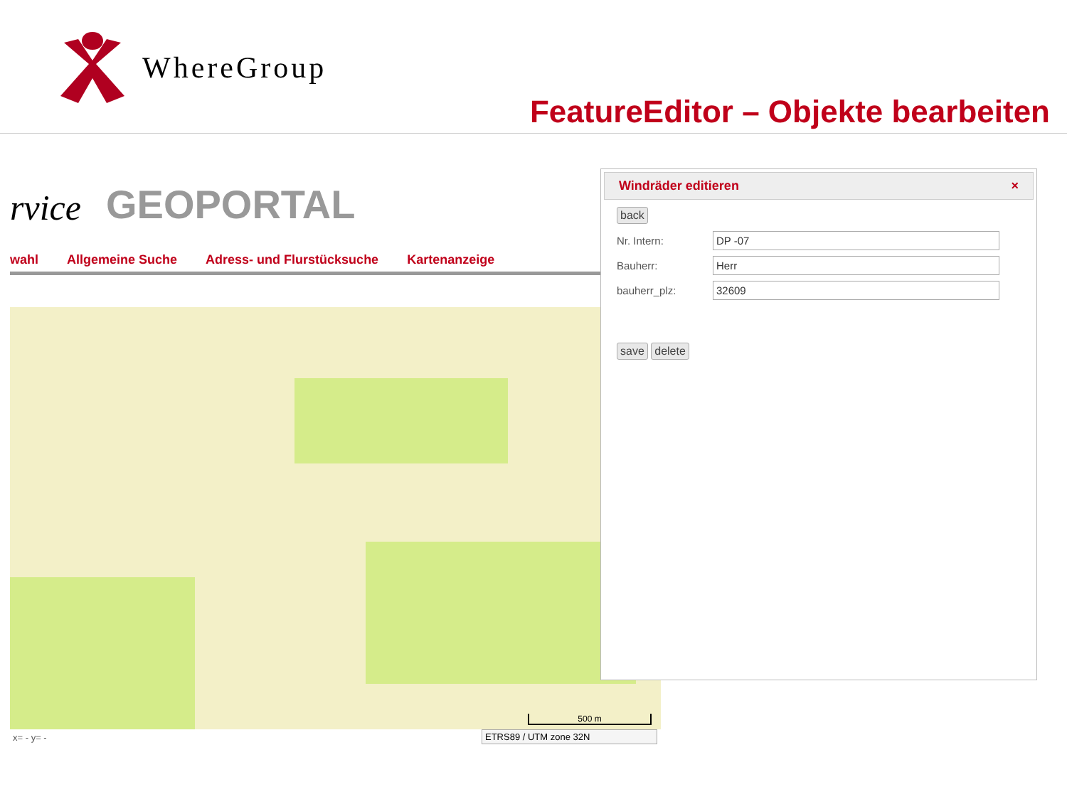WhereGroup
FeatureEditor – Objekte bearbeiten
rvice GEOPORTAL
wahl Allgemeine Suche Adress- und Flurstücksuche Kartenanzeige
500 m
x= - y= - ETRS89 / UTM zone 32N
Windräder editieren ×
back
Nr. Intern:
DP -07
Bauherr:
Herr
bauherr_plz:
32609
save delete